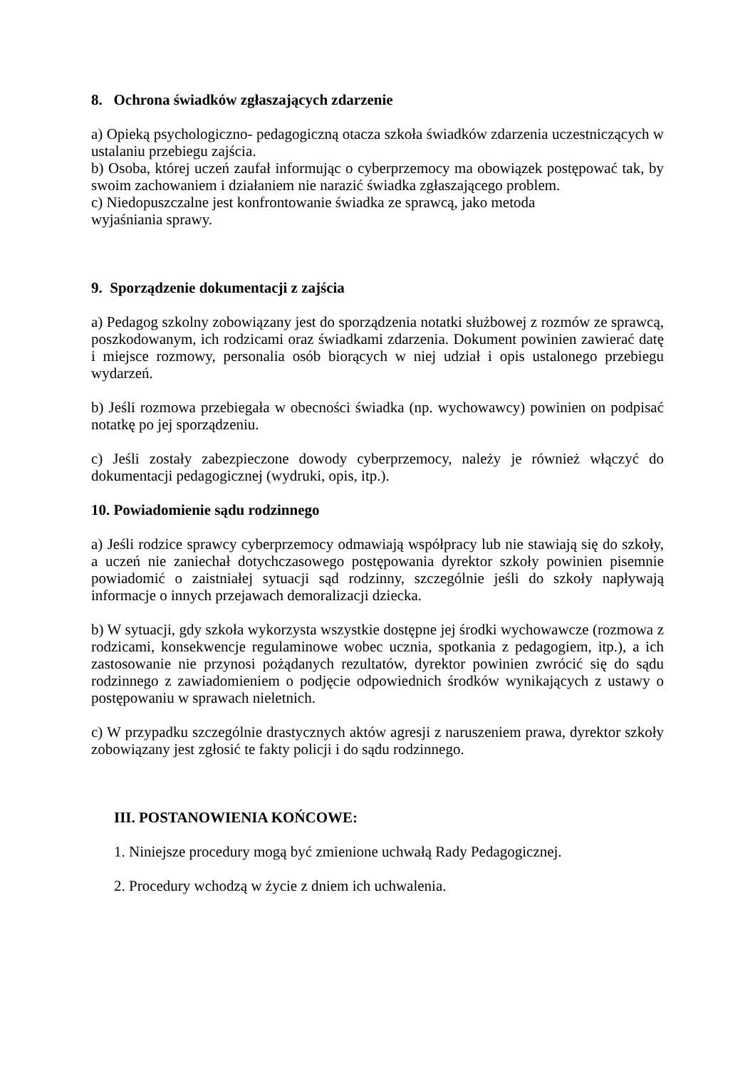8. Ochrona świadków zgłaszających zdarzenie
a) Opieką psychologiczno- pedagogiczną otacza szkoła świadków zdarzenia uczestniczących w ustalaniu przebiegu zajścia.
b) Osoba, której uczeń zaufał informując o cyberprzemocy ma obowiązek postępować tak, by swoim zachowaniem i działaniem nie narazić świadka zgłaszającego problem.
c) Niedopuszczalne jest konfrontowanie świadka ze sprawcą, jako metoda
wyjaśniania sprawy.
9. Sporządzenie dokumentacji z zajścia
a) Pedagog szkolny zobowiązany jest do sporządzenia notatki służbowej z rozmów ze sprawcą, poszkodowanym, ich rodzicami oraz świadkami zdarzenia. Dokument powinien zawierać datę i miejsce rozmowy, personalia osób biorących w niej udział i opis ustalonego przebiegu wydarzeń.
b) Jeśli rozmowa przebiegała w obecności świadka (np. wychowawcy) powinien on podpisać notatkę po jej sporządzeniu.
c) Jeśli zostały zabezpieczone dowody cyberprzemocy, należy je również włączyć do dokumentacji pedagogicznej (wydruki, opis, itp.).
10. Powiadomienie sądu rodzinnego
a) Jeśli rodzice sprawcy cyberprzemocy odmawiają współpracy lub nie stawiają się do szkoły, a uczeń nie zaniechał dotychczasowego postępowania dyrektor szkoły powinien pisemnie powiadomić o zaistniałej sytuacji sąd rodzinny, szczególnie jeśli do szkoły napływają informacje o innych przejawach demoralizacji dziecka.
b) W sytuacji, gdy szkoła wykorzysta wszystkie dostępne jej środki wychowawcze (rozmowa z rodzicami, konsekwencje regulaminowe wobec ucznia, spotkania z pedagogiem, itp.), a ich zastosowanie nie przynosi pożądanych rezultatów, dyrektor powinien zwrócić się do sądu rodzinnego z zawiadomieniem o podjęcie odpowiednich środków wynikających z ustawy o postępowaniu w sprawach nieletnich.
c) W przypadku szczególnie drastycznych aktów agresji z naruszeniem prawa, dyrektor szkoły zobowiązany jest zgłosić te fakty policji i do sądu rodzinnego.
III. POSTANOWIENIA KOŃCOWE:
1. Niniejsze procedury mogą być zmienione uchwałą Rady Pedagogicznej.
2. Procedury wchodzą w życie z dniem ich uchwalenia.